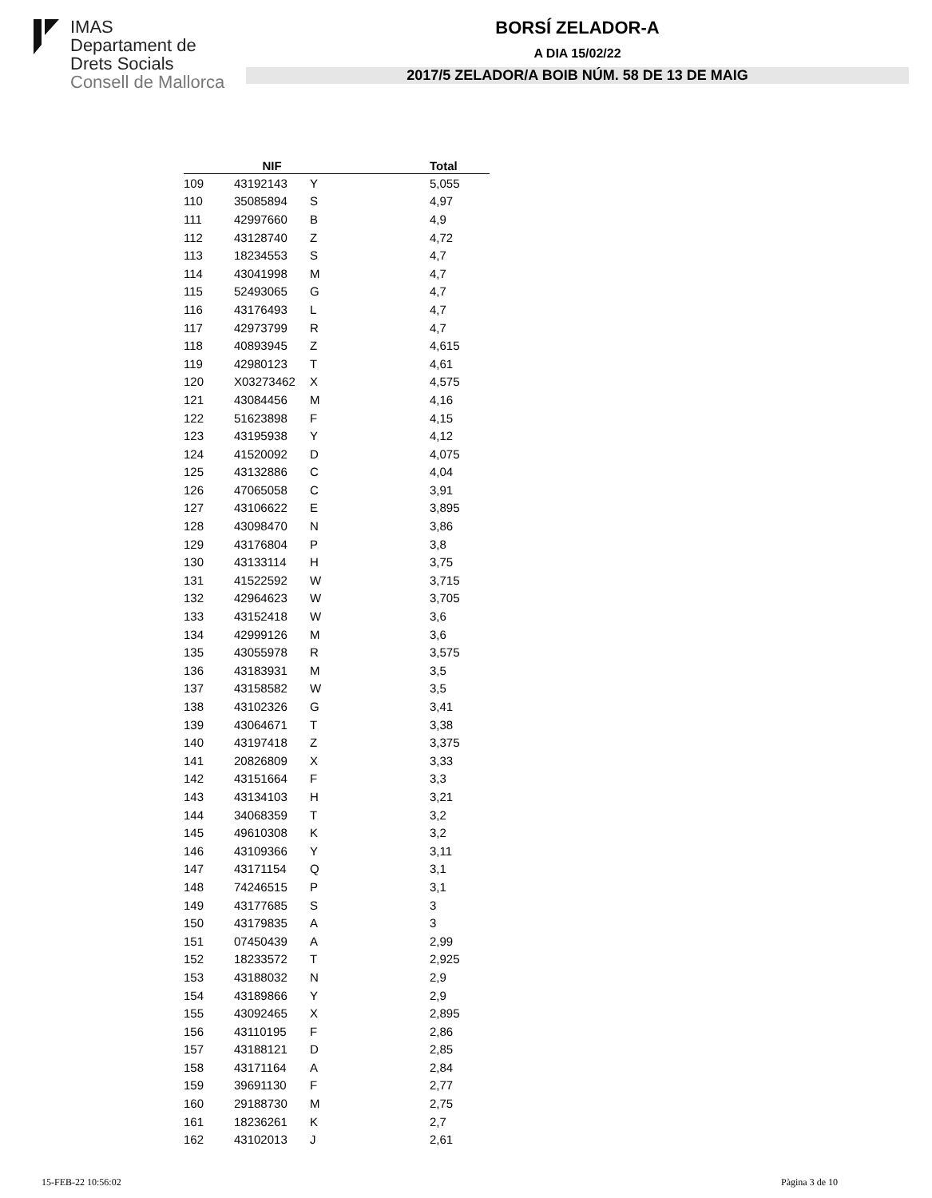IMAS
Departament de
Drets Socials
Consell de Mallorca
BORSÍ ZELADOR-A
A DIA 15/02/22
2017/5 ZELADOR/A BOIB NÚM. 58 DE 13 DE MAIG
| | NIF | | Total |
| --- | --- | --- | --- |
| 109 | 43192143 | Y | 5,055 |
| 110 | 35085894 | S | 4,97 |
| 111 | 42997660 | B | 4,9 |
| 112 | 43128740 | Z | 4,72 |
| 113 | 18234553 | S | 4,7 |
| 114 | 43041998 | M | 4,7 |
| 115 | 52493065 | G | 4,7 |
| 116 | 43176493 | L | 4,7 |
| 117 | 42973799 | R | 4,7 |
| 118 | 40893945 | Z | 4,615 |
| 119 | 42980123 | T | 4,61 |
| 120 | X03273462 | X | 4,575 |
| 121 | 43084456 | M | 4,16 |
| 122 | 51623898 | F | 4,15 |
| 123 | 43195938 | Y | 4,12 |
| 124 | 41520092 | D | 4,075 |
| 125 | 43132886 | C | 4,04 |
| 126 | 47065058 | C | 3,91 |
| 127 | 43106622 | E | 3,895 |
| 128 | 43098470 | N | 3,86 |
| 129 | 43176804 | P | 3,8 |
| 130 | 43133114 | H | 3,75 |
| 131 | 41522592 | W | 3,715 |
| 132 | 42964623 | W | 3,705 |
| 133 | 43152418 | W | 3,6 |
| 134 | 42999126 | M | 3,6 |
| 135 | 43055978 | R | 3,575 |
| 136 | 43183931 | M | 3,5 |
| 137 | 43158582 | W | 3,5 |
| 138 | 43102326 | G | 3,41 |
| 139 | 43064671 | T | 3,38 |
| 140 | 43197418 | Z | 3,375 |
| 141 | 20826809 | X | 3,33 |
| 142 | 43151664 | F | 3,3 |
| 143 | 43134103 | H | 3,21 |
| 144 | 34068359 | T | 3,2 |
| 145 | 49610308 | K | 3,2 |
| 146 | 43109366 | Y | 3,11 |
| 147 | 43171154 | Q | 3,1 |
| 148 | 74246515 | P | 3,1 |
| 149 | 43177685 | S | 3 |
| 150 | 43179835 | A | 3 |
| 151 | 07450439 | A | 2,99 |
| 152 | 18233572 | T | 2,925 |
| 153 | 43188032 | N | 2,9 |
| 154 | 43189866 | Y | 2,9 |
| 155 | 43092465 | X | 2,895 |
| 156 | 43110195 | F | 2,86 |
| 157 | 43188121 | D | 2,85 |
| 158 | 43171164 | A | 2,84 |
| 159 | 39691130 | F | 2,77 |
| 160 | 29188730 | M | 2,75 |
| 161 | 18236261 | K | 2,7 |
| 162 | 43102013 | J | 2,61 |
15-FEB-22 10:56:02 Pàgina 3 de 10